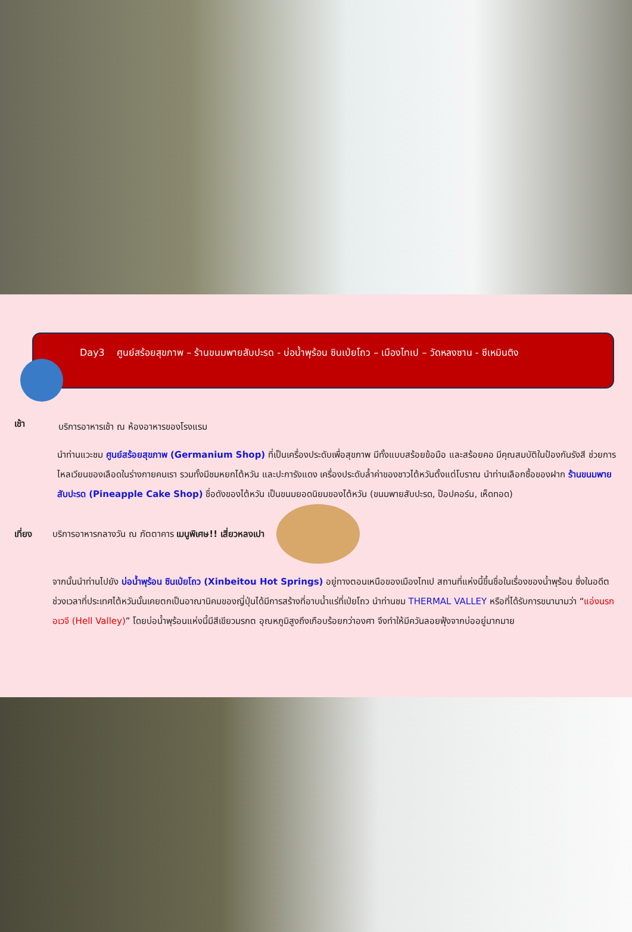Day3 ศูนย์สร้อยสุขภาพ – ร้านขนมพายสับปะรด - บ่อน้ำพุร้อน ซินเป่ยโถว – เมืองไทเป – วัดหลงซาน - ซีเหมินติง
เช้า
บริการอาหารเช้า ณ ห้องอาหารของโรงแรม
นำท่านแวะชม ศูนย์สร้อยสุขภาพ (Germanium Shop) ที่เป็นเครื่องประดับเพื่อสุขภาพ มีทั้งแบบสร้อยข้อมือ และสร้อยคอ มีคุณสมบัติในป้องกันรังสี ช่วยการไหลเวียนของเลือดในร่างกายคนเรา รวมทั้งมีชมหยกไต้หวัน และปะการังแดง เครื่องประดับล้ำค่าของชาวไต้หวันตั้งแต่โบราณ นำท่านเลือกซื้อของฝาก ร้านขนมพายสับปะรด (Pineapple Cake Shop) ชื่อดังของไต้หวัน เป็นขนมยอดนิยมของไต้หวัน (ขนมพายสับปะรด, ป๊อปคอร์น, เห็ดทอด)
เที่ยง
บริการอาหารกลางวัน ณ ภัตตาคาร เมนูพิเศษ!! เสี่ยวหลงเปา
จากนั้นนำท่านไปยัง บ่อน้ำพุร้อน ซินเป่ยโถว (Xinbeitou Hot Springs) อยู่ทางตอนเหนือของเมืองไทเป สถานที่แห่งนี้ขึ้นชื่อในเรื่องของน้ำพุร้อน ซึ่งในอดีตช่วงเวลาที่ประเทศไต้หวันนั้นเคยตกเป็นอาณานิคมของญี่ปุ่นได้มีการสร้างที่อาบน้ำแร่ที่เป่ยโถว นำท่านชม THERMAL VALLEY หรือที่ได้รับการขนานามว่า “แอ่งนรกอเวจี (Hell Valley)” โดยบ่อน้ำพุร้อนแห่งนี้มีสีเขียวมรกต อุณหภูมิสูงถึงเกือบร้อยกว่าองศา จึงทำให้มีควันลอยฟุ้งจากบ่ออยู่มากมาย